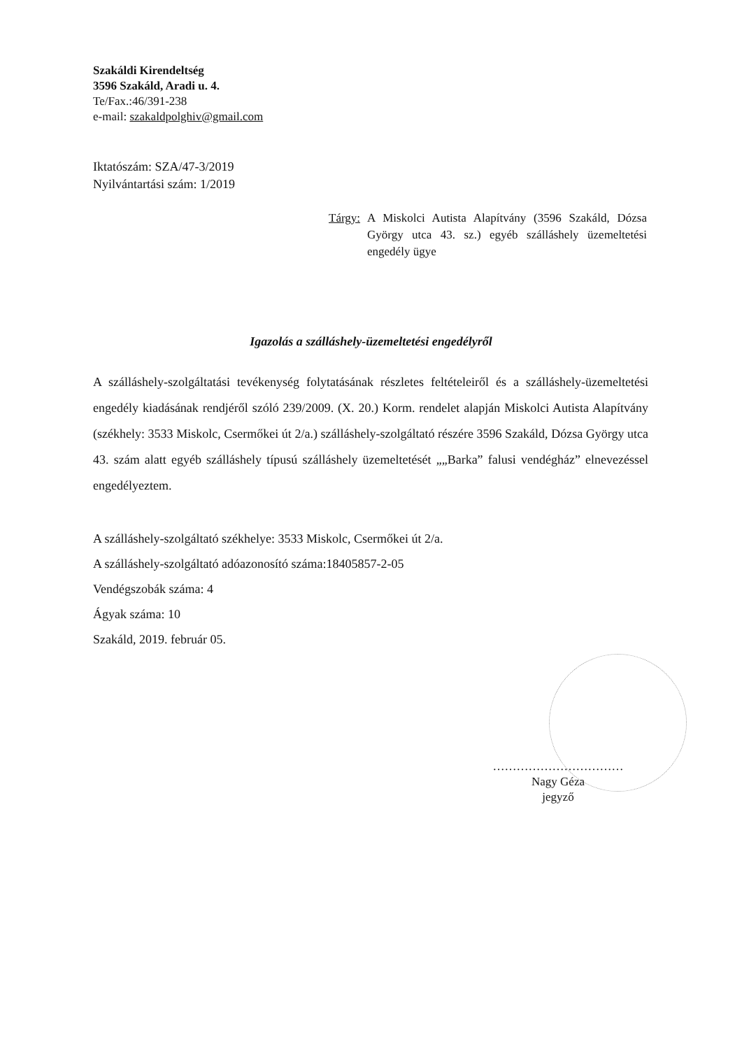Szakáldi Kirendeltség
3596 Szakáld, Aradi u. 4.
Te/Fax.:46/391-238
e-mail: szakaldpolghiv@gmail.com
Iktatószám: SZA/47-3/2019
Nyilvántartási szám: 1/2019
Tárgy: A Miskolci Autista Alapítvány (3596 Szakáld, Dózsa György utca 43. sz.) egyéb szálláshely üzemeltetési engedély ügye
Igazolás a szálláshely-üzemeltetési engedélyről
A szálláshely-szolgáltatási tevékenység folytatásának részletes feltételeiről és a szálláshely-üzemeltetési engedély kiadásának rendjéről szóló 239/2009. (X. 20.) Korm. rendelet alapján Miskolci Autista Alapítvány (székhely: 3533 Miskolc, Csermőkei út 2/a.) szálláshely-szolgáltató részére 3596 Szakáld, Dózsa György utca 43. szám alatt egyéb szálláshely típusú szálláshely üzemeltetését „„Barka” falusi vendégház” elnevezéssel engedélyeztem.
A szálláshely-szolgáltató székhelye: 3533 Miskolc, Csermőkei út 2/a.
A szálláshely-szolgáltató adóazonosító száma:18405857-2-05
Vendégszobák száma: 4
Ágyak száma: 10
Szakáld, 2019. február 05.
……………………………
Nagy Géza
jegyző